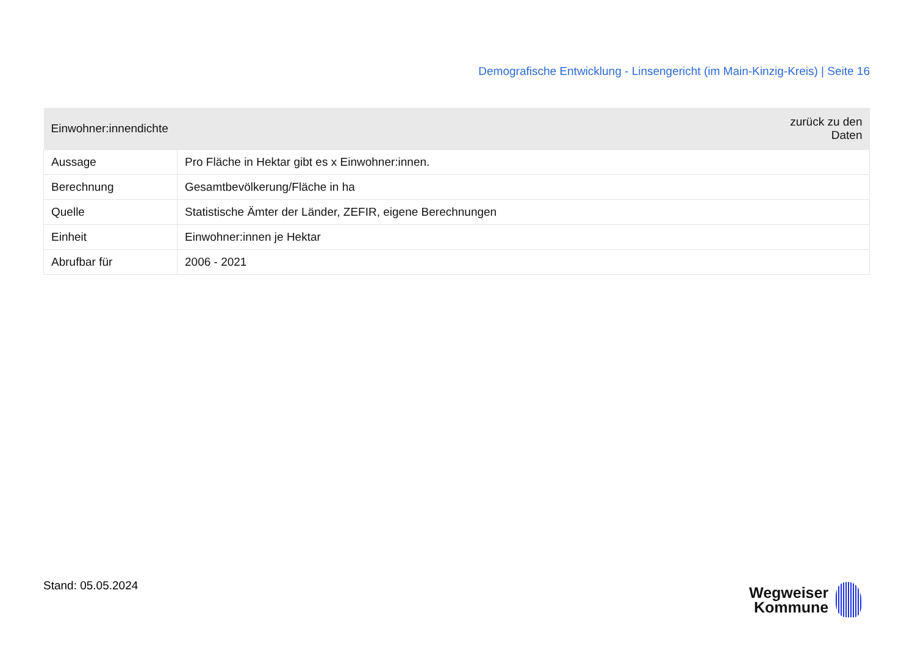Demografische Entwicklung - Linsengericht (im Main-Kinzig-Kreis) | Seite 16
| Einwohner:innendichte | zurück zu den Daten |
| --- | --- |
| Aussage | Pro Fläche in Hektar gibt es x Einwohner:innen. |
| Berechnung | Gesamtbevölkerung/Fläche in ha |
| Quelle | Statistische Ämter der Länder, ZEFIR, eigene Berechnungen |
| Einheit | Einwohner:innen je Hektar |
| Abrufbar für | 2006 - 2021 |
Stand: 05.05.2024
Wegweiser
Kommune